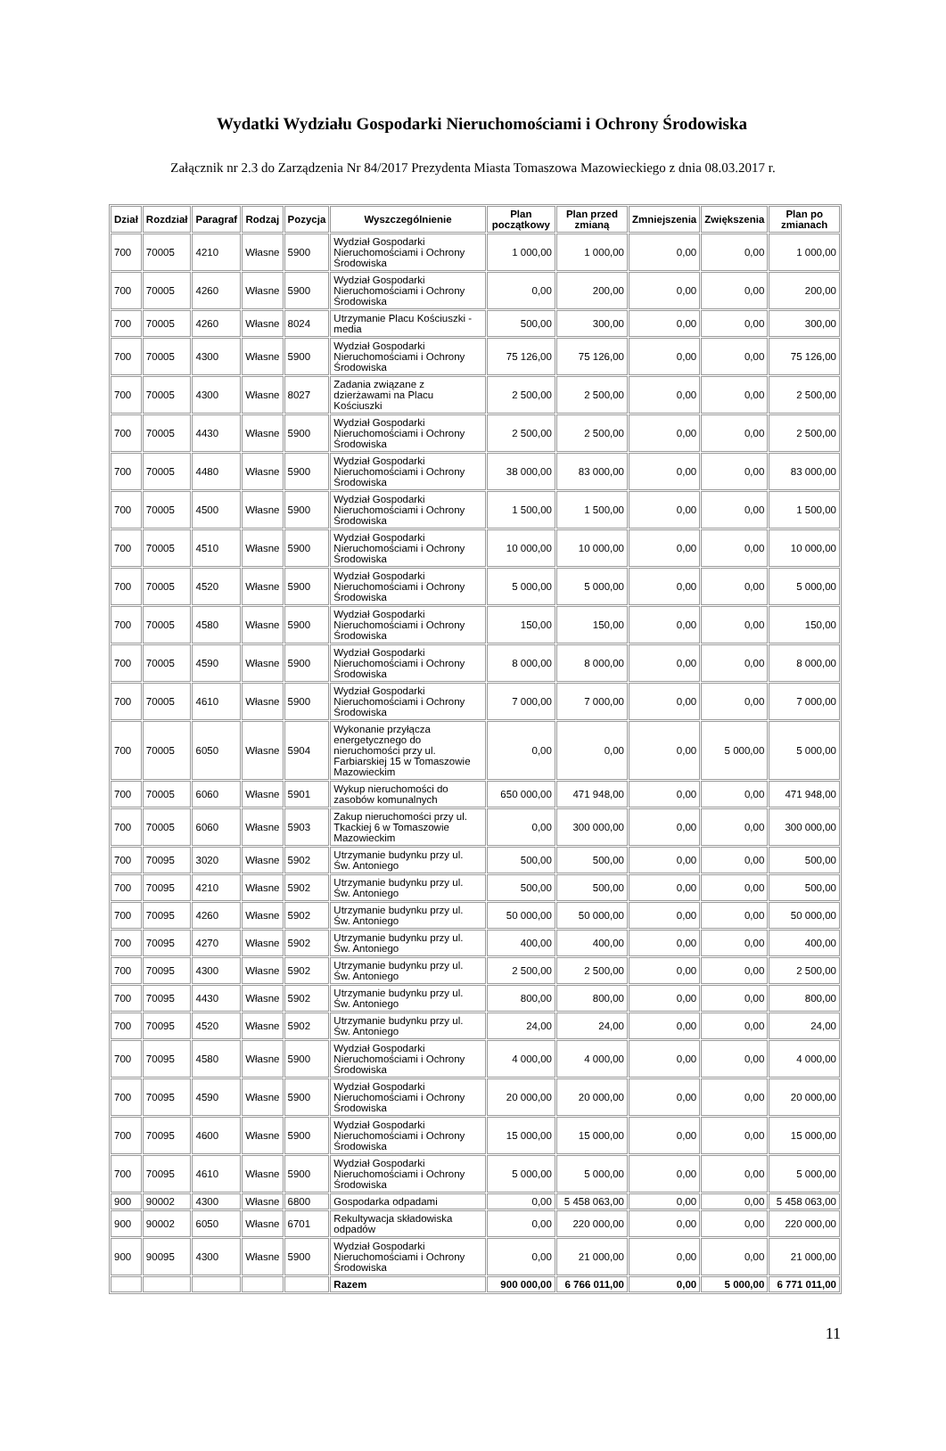Wydatki Wydziału Gospodarki Nieruchomościami i Ochrony Środowiska
Załącznik nr 2.3 do Zarządzenia Nr 84/2017 Prezydenta Miasta Tomaszowa Mazowieckiego z dnia 08.03.2017 r.
| Dział | Rozdział | Paragraf | Rodzaj | Pozycja | Wyszczególnienie | Plan początkowy | Plan przed zmianą | Zmniejszenia | Zwiększenia | Plan po zmianach |
| --- | --- | --- | --- | --- | --- | --- | --- | --- | --- | --- |
| 700 | 70005 | 4210 | Własne | 5900 | Wydział Gospodarki Nieruchomościami i Ochrony Środowiska | 1 000,00 | 1 000,00 | 0,00 | 0,00 | 1 000,00 |
| 700 | 70005 | 4260 | Własne | 5900 | Wydział Gospodarki Nieruchomościami i Ochrony Środowiska | 0,00 | 200,00 | 0,00 | 0,00 | 200,00 |
| 700 | 70005 | 4260 | Własne | 8024 | Utrzymanie Placu Kościuszki - media | 500,00 | 300,00 | 0,00 | 0,00 | 300,00 |
| 700 | 70005 | 4300 | Własne | 5900 | Wydział Gospodarki Nieruchomościami i Ochrony Środowiska | 75 126,00 | 75 126,00 | 0,00 | 0,00 | 75 126,00 |
| 700 | 70005 | 4300 | Własne | 8027 | Zadania związane z dzierżawami na Placu Kościuszki | 2 500,00 | 2 500,00 | 0,00 | 0,00 | 2 500,00 |
| 700 | 70005 | 4430 | Własne | 5900 | Wydział Gospodarki Nieruchomościami i Ochrony Środowiska | 2 500,00 | 2 500,00 | 0,00 | 0,00 | 2 500,00 |
| 700 | 70005 | 4480 | Własne | 5900 | Wydział Gospodarki Nieruchomościami i Ochrony Środowiska | 38 000,00 | 83 000,00 | 0,00 | 0,00 | 83 000,00 |
| 700 | 70005 | 4500 | Własne | 5900 | Wydział Gospodarki Nieruchomościami i Ochrony Środowiska | 1 500,00 | 1 500,00 | 0,00 | 0,00 | 1 500,00 |
| 700 | 70005 | 4510 | Własne | 5900 | Wydział Gospodarki Nieruchomościami i Ochrony Środowiska | 10 000,00 | 10 000,00 | 0,00 | 0,00 | 10 000,00 |
| 700 | 70005 | 4520 | Własne | 5900 | Wydział Gospodarki Nieruchomościami i Ochrony Środowiska | 5 000,00 | 5 000,00 | 0,00 | 0,00 | 5 000,00 |
| 700 | 70005 | 4580 | Własne | 5900 | Wydział Gospodarki Nieruchomościami i Ochrony Środowiska | 150,00 | 150,00 | 0,00 | 0,00 | 150,00 |
| 700 | 70005 | 4590 | Własne | 5900 | Wydział Gospodarki Nieruchomościami i Ochrony Środowiska | 8 000,00 | 8 000,00 | 0,00 | 0,00 | 8 000,00 |
| 700 | 70005 | 4610 | Własne | 5900 | Wydział Gospodarki Nieruchomościami i Ochrony Środowiska | 7 000,00 | 7 000,00 | 0,00 | 0,00 | 7 000,00 |
| 700 | 70005 | 6050 | Własne | 5904 | Wykonanie przyłącza energetycznego do nieruchomości przy ul. Farbiarskiej 15 w Tomaszowie Mazowieckim | 0,00 | 0,00 | 0,00 | 5 000,00 | 5 000,00 |
| 700 | 70005 | 6060 | Własne | 5901 | Wykup nieruchomości do zasobów komunalnych | 650 000,00 | 471 948,00 | 0,00 | 0,00 | 471 948,00 |
| 700 | 70005 | 6060 | Własne | 5903 | Zakup nieruchomości przy ul. Tkackiej 6 w Tomaszowie Mazowieckim | 0,00 | 300 000,00 | 0,00 | 0,00 | 300 000,00 |
| 700 | 70095 | 3020 | Własne | 5902 | Utrzymanie budynku przy ul. Św. Antoniego | 500,00 | 500,00 | 0,00 | 0,00 | 500,00 |
| 700 | 70095 | 4210 | Własne | 5902 | Utrzymanie budynku przy ul. Św. Antoniego | 500,00 | 500,00 | 0,00 | 0,00 | 500,00 |
| 700 | 70095 | 4260 | Własne | 5902 | Utrzymanie budynku przy ul. Św. Antoniego | 50 000,00 | 50 000,00 | 0,00 | 0,00 | 50 000,00 |
| 700 | 70095 | 4270 | Własne | 5902 | Utrzymanie budynku przy ul. Św. Antoniego | 400,00 | 400,00 | 0,00 | 0,00 | 400,00 |
| 700 | 70095 | 4300 | Własne | 5902 | Utrzymanie budynku przy ul. Św. Antoniego | 2 500,00 | 2 500,00 | 0,00 | 0,00 | 2 500,00 |
| 700 | 70095 | 4430 | Własne | 5902 | Utrzymanie budynku przy ul. Św. Antoniego | 800,00 | 800,00 | 0,00 | 0,00 | 800,00 |
| 700 | 70095 | 4520 | Własne | 5902 | Utrzymanie budynku przy ul. Św. Antoniego | 24,00 | 24,00 | 0,00 | 0,00 | 24,00 |
| 700 | 70095 | 4580 | Własne | 5900 | Wydział Gospodarki Nieruchomościami i Ochrony Środowiska | 4 000,00 | 4 000,00 | 0,00 | 0,00 | 4 000,00 |
| 700 | 70095 | 4590 | Własne | 5900 | Wydział Gospodarki Nieruchomościami i Ochrony Środowiska | 20 000,00 | 20 000,00 | 0,00 | 0,00 | 20 000,00 |
| 700 | 70095 | 4600 | Własne | 5900 | Wydział Gospodarki Nieruchomościami i Ochrony Środowiska | 15 000,00 | 15 000,00 | 0,00 | 0,00 | 15 000,00 |
| 700 | 70095 | 4610 | Własne | 5900 | Wydział Gospodarki Nieruchomościami i Ochrony Środowiska | 5 000,00 | 5 000,00 | 0,00 | 0,00 | 5 000,00 |
| 900 | 90002 | 4300 | Własne | 6800 | Gospodarka odpadami | 0,00 | 5 458 063,00 | 0,00 | 0,00 | 5 458 063,00 |
| 900 | 90002 | 6050 | Własne | 6701 | Rekultywacja składowiska odpadów | 0,00 | 220 000,00 | 0,00 | 0,00 | 220 000,00 |
| 900 | 90095 | 4300 | Własne | 5900 | Wydział Gospodarki Nieruchomościami i Ochrony Środowiska | 0,00 | 21 000,00 | 0,00 | 0,00 | 21 000,00 |
| | | | | | Razem | 900 000,00 | 6 766 011,00 | 0,00 | 5 000,00 | 6 771 011,00 |
11